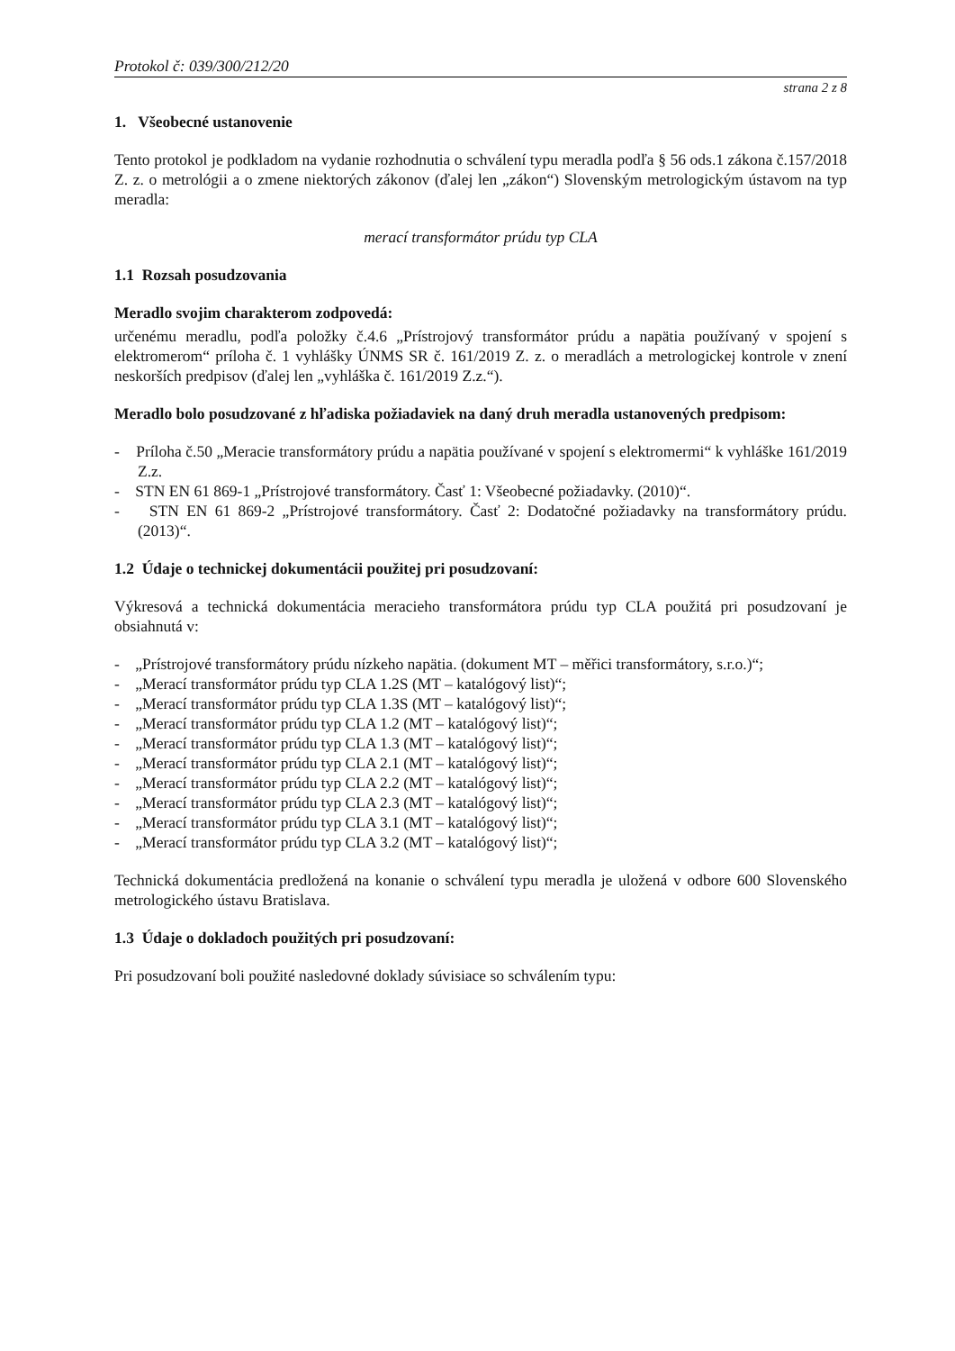Protokol č: 039/300/212/20
strana 2 z 8
1. Všeobecné ustanovenie
Tento protokol je podkladom na vydanie rozhodnutia o schválení typu meradla podľa § 56 ods.1 zákona č.157/2018 Z. z. o metrológii a o zmene niektorých zákonov (ďalej len „zákon“) Slovenským metrologickým ústavom na typ meradla:
merací transformátor prúdu typ CLA
1.1 Rozsah posudzovania
Meradlo svojim charakterom zodpovedá:
určenému meradlu, podľa položky č.4.6 „Prístrojový transformátor prúdu a napätia používaný v spojení s elektromerom“ príloha č. 1 vyhlášky ÚNMS SR č. 161/2019 Z. z. o meradlách a metrologickej kontrole v znení neskorších predpisov (ďalej len „vyhláška č. 161/2019 Z.z.“).
Meradlo bolo posudzované z hľadiska požiadaviek na daný druh meradla ustanovených predpisom:
- Príloha č.50 „Meracie transformátory prúdu a napätia používané v spojení s elektromermi“ k vyhláške 161/2019 Z.z.
- STN EN 61 869-1 „Prístrojové transformátory. Časť 1: Všeobecné požiadavky. (2010)“.
- STN EN 61 869-2 „Prístrojové transformátory. Časť 2: Dodatočné požiadavky na transformátory prúdu. (2013)“.
1.2 Údaje o technickej dokumentácii použitej pri posudzovaní:
Výkresová a technická dokumentácia meracieho transformátora prúdu typ CLA použitá pri posudzovaní je obsiahnutá v:
- „Prístrojové transformátory prúdu nízkeho napätia. (dokument MT – měřici transformátory, s.r.o.)“;
- „Merací transformátor prúdu typ CLA 1.2S (MT – katalógový list)“;
- „Merací transformátor prúdu typ CLA 1.3S (MT – katalógový list)“;
- „Merací transformátor prúdu typ CLA 1.2 (MT – katalógový list)“;
- „Merací transformátor prúdu typ CLA 1.3 (MT – katalógový list)“;
- „Merací transformátor prúdu typ CLA 2.1 (MT – katalógový list)“;
- „Merací transformátor prúdu typ CLA 2.2 (MT – katalógový list)“;
- „Merací transformátor prúdu typ CLA 2.3 (MT – katalógový list)“;
- „Merací transformátor prúdu typ CLA 3.1 (MT – katalógový list)“;
- „Merací transformátor prúdu typ CLA 3.2 (MT – katalógový list)“;
Technická dokumentácia predložená na konanie o schválení typu meradla je uložená v odbore 600 Slovenského metrologického ústavu Bratislava.
1.3 Údaje o dokladoch použitých pri posudzovaní:
Pri posudzovaní boli použité nasledovné doklady súvisiace so schválením typu: